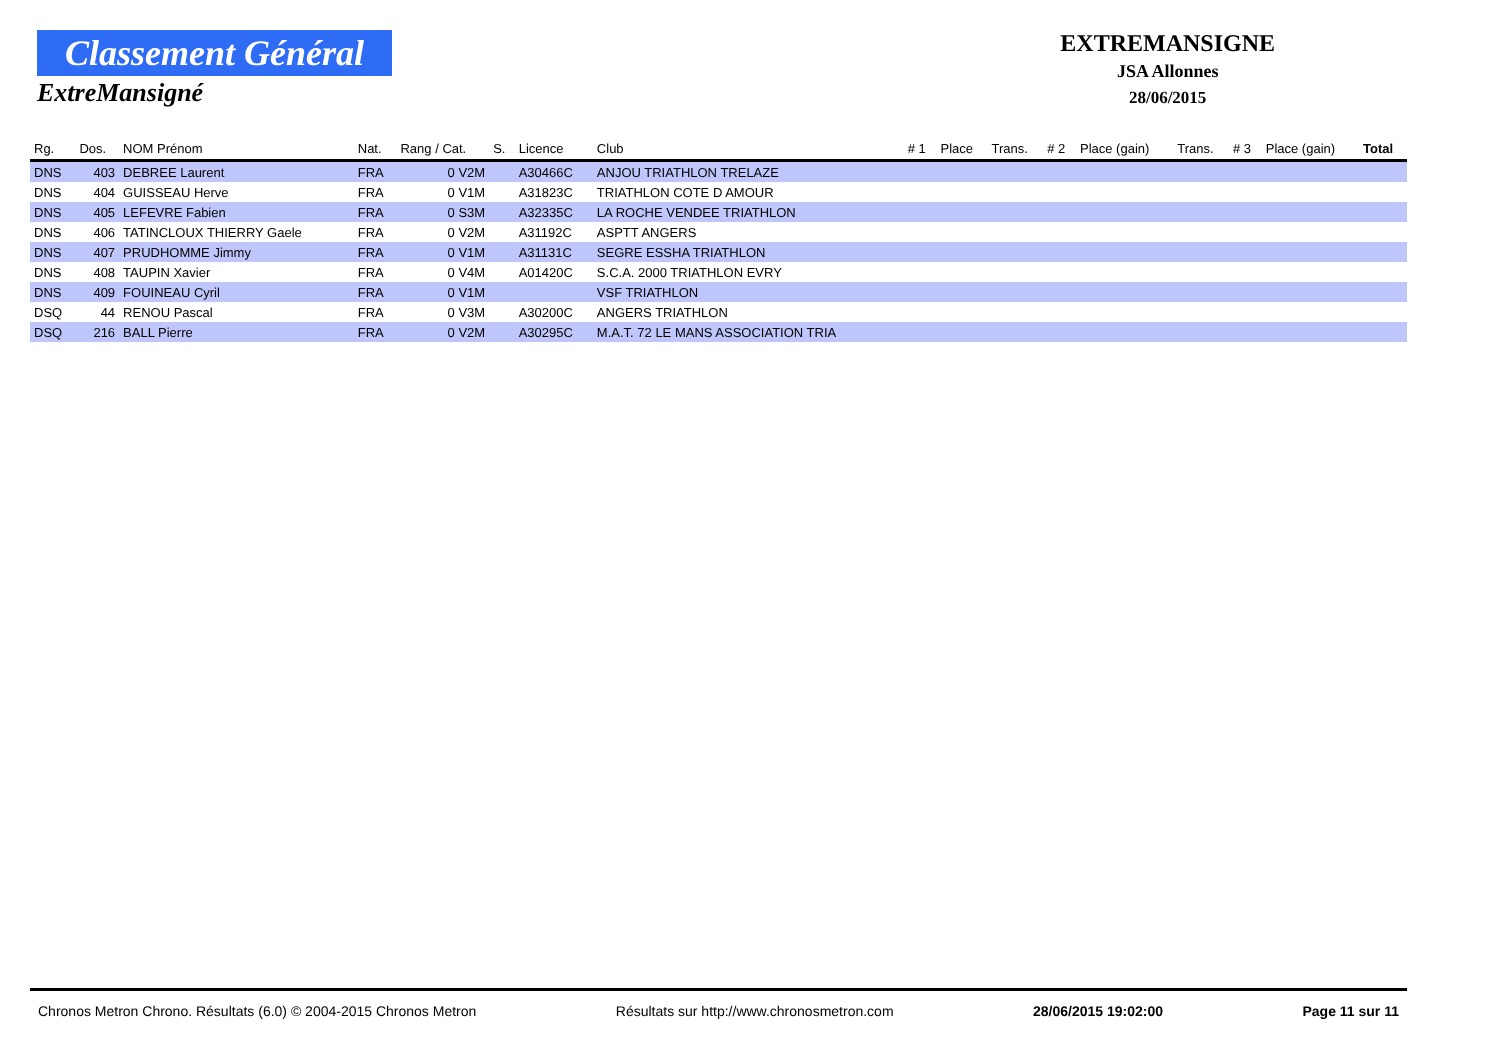Classement Général
ExtreMansigné
EXTREMANSIGNE
JSA Allonnes
28/06/2015
| Rg. | Dos. | NOM Prénom | Nat. | Rang / Cat. | S. | Licence | Club | # 1 | Place | Trans. | # 2 | Place (gain) | Trans. | # 3 | Place (gain) | Total |
| --- | --- | --- | --- | --- | --- | --- | --- | --- | --- | --- | --- | --- | --- | --- | --- | --- |
| DNS | 403 | DEBREE Laurent | FRA | 0 V2M | | A30466C | ANJOU TRIATHLON TRELAZE | | | | | | | | | |
| DNS | 404 | GUISSEAU Herve | FRA | 0 V1M | | A31823C | TRIATHLON COTE D AMOUR | | | | | | | | | |
| DNS | 405 | LEFEVRE Fabien | FRA | 0 S3M | | A32335C | LA ROCHE VENDEE TRIATHLON | | | | | | | | | |
| DNS | 406 | TATINCLOUX THIERRY Gaele | FRA | 0 V2M | | A31192C | ASPTT ANGERS | | | | | | | | | |
| DNS | 407 | PRUDHOMME Jimmy | FRA | 0 V1M | | A31131C | SEGRE ESSHA TRIATHLON | | | | | | | | | |
| DNS | 408 | TAUPIN Xavier | FRA | 0 V4M | | A01420C | S.C.A. 2000 TRIATHLON EVRY | | | | | | | | | |
| DNS | 409 | FOUINEAU Cyril | FRA | 0 V1M | | | VSF TRIATHLON | | | | | | | | | |
| DSQ | 44 | RENOU Pascal | FRA | 0 V3M | | A30200C | ANGERS TRIATHLON | | | | | | | | | |
| DSQ | 216 | BALL Pierre | FRA | 0 V2M | | A30295C | M.A.T. 72 LE MANS ASSOCIATION TRIA | | | | | | | | | |
Chronos Metron Chrono. Résultats (6.0) © 2004-2015 Chronos Metron Résultats sur http://www.chronosmetron.com 28/06/2015 19:02:00 Page 11 sur 11